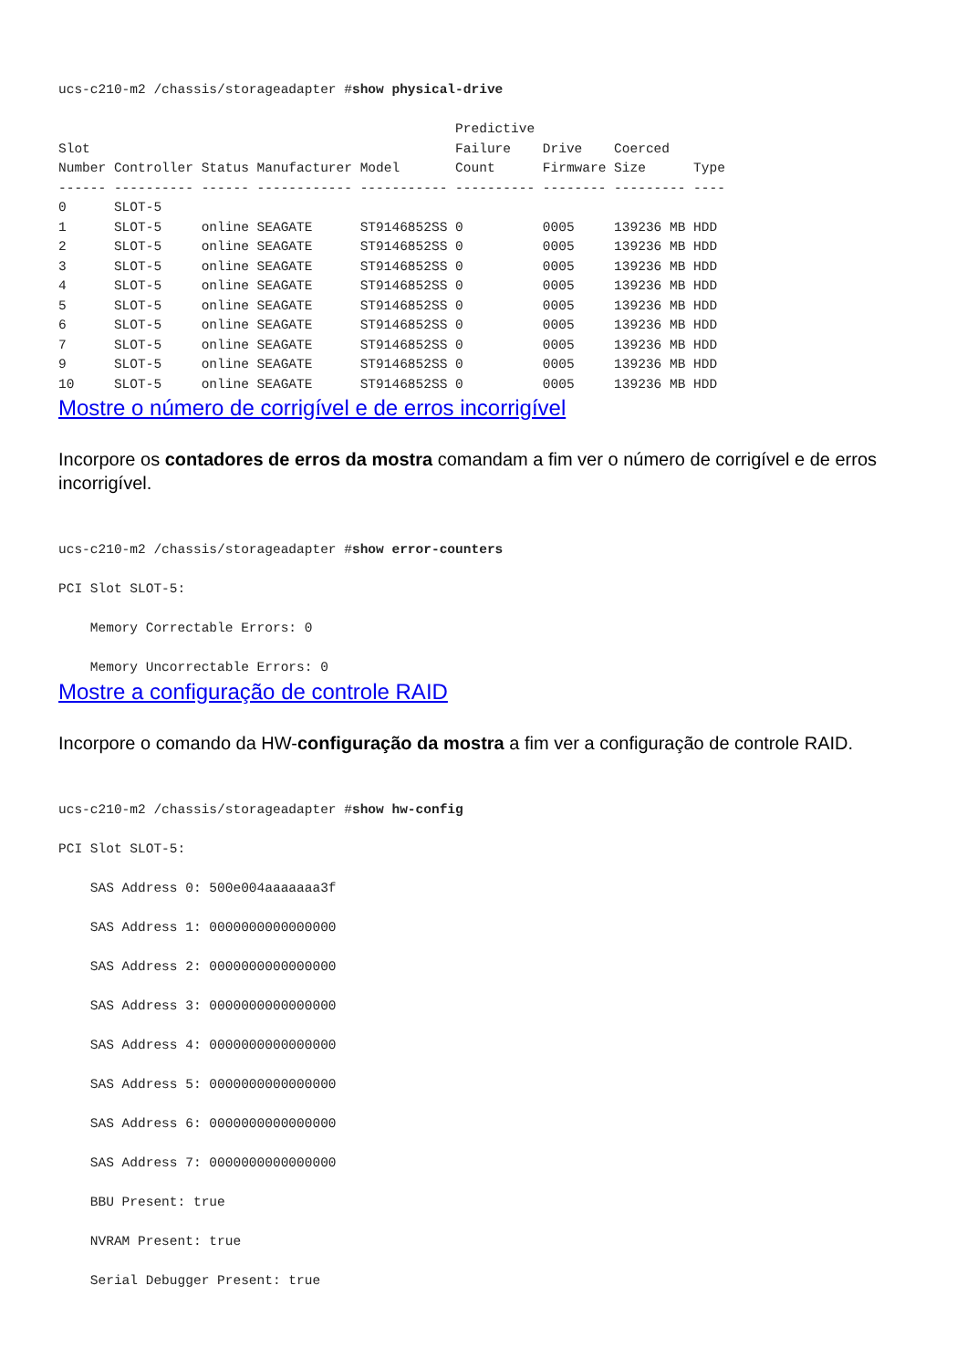ucs-c210-m2 /chassis/storageadapter #show physical-drive

                                                  Predictive
Slot                                              Failure    Drive    Coerced
Number Controller Status Manufacturer Model       Count      Firmware Size      Type
------ ---------- ------ ------------ ----------- ---------- -------- --------- ----
0      SLOT-5
1      SLOT-5     online SEAGATE      ST9146852SS 0          0005     139236 MB HDD
2      SLOT-5     online SEAGATE      ST9146852SS 0          0005     139236 MB HDD
3      SLOT-5     online SEAGATE      ST9146852SS 0          0005     139236 MB HDD
4      SLOT-5     online SEAGATE      ST9146852SS 0          0005     139236 MB HDD
5      SLOT-5     online SEAGATE      ST9146852SS 0          0005     139236 MB HDD
6      SLOT-5     online SEAGATE      ST9146852SS 0          0005     139236 MB HDD
7      SLOT-5     online SEAGATE      ST9146852SS 0          0005     139236 MB HDD
9      SLOT-5     online SEAGATE      ST9146852SS 0          0005     139236 MB HDD
10     SLOT-5     online SEAGATE      ST9146852SS 0          0005     139236 MB HDD
Mostre o número de corrigível e de erros incorrigível
Incorpore os contadores de erros da mostra comandam a fim ver o número de corrigível e de erros incorrigível.
ucs-c210-m2 /chassis/storageadapter #show error-counters

PCI Slot SLOT-5:

    Memory Correctable Errors: 0

    Memory Uncorrectable Errors: 0
Mostre a configuração de controle RAID
Incorpore o comando da HW-configuração da mostra a fim ver a configuração de controle RAID.
ucs-c210-m2 /chassis/storageadapter #show hw-config

PCI Slot SLOT-5:

    SAS Address 0: 500e004aaaaaaa3f

    SAS Address 1: 0000000000000000

    SAS Address 2: 0000000000000000

    SAS Address 3: 0000000000000000

    SAS Address 4: 0000000000000000

    SAS Address 5: 0000000000000000

    SAS Address 6: 0000000000000000

    SAS Address 7: 0000000000000000

    BBU Present: true

    NVRAM Present: true

    Serial Debugger Present: true